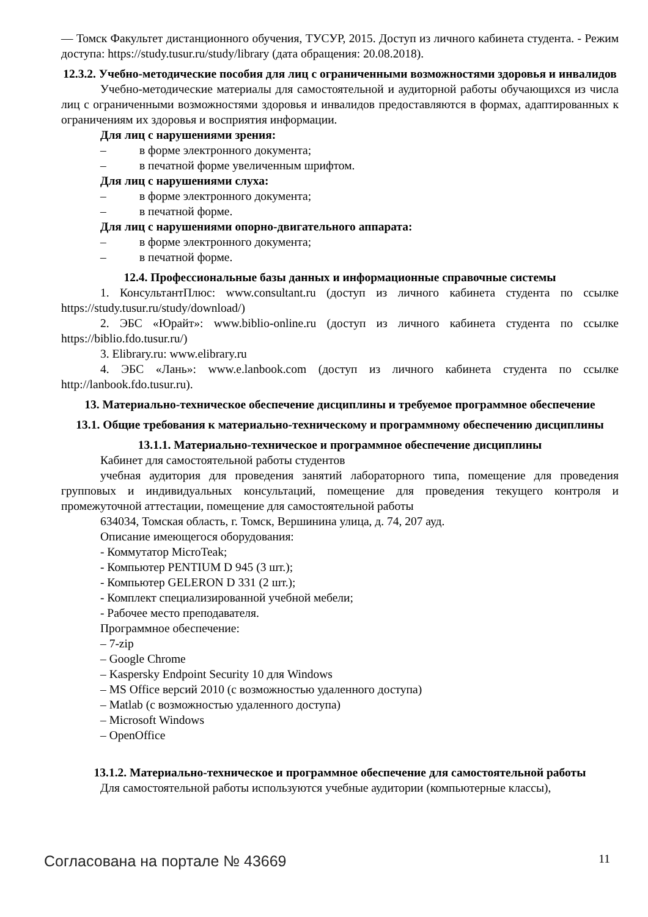— Томск Факультет дистанционного обучения, ТУСУР, 2015. Доступ из личного кабинета студента. - Режим доступа: https://study.tusur.ru/study/library (дата обращения: 20.08.2018).
12.3.2. Учебно-методические пособия для лиц с ограниченными возможностями здоровья и инвалидов
Учебно-методические материалы для самостоятельной и аудиторной работы обучающихся из числа лиц с ограниченными возможностями здоровья и инвалидов предоставляются в формах, адаптированных к ограничениям их здоровья и восприятия информации.
Для лиц с нарушениями зрения:
– в форме электронного документа;
– в печатной форме увеличенным шрифтом.
Для лиц с нарушениями слуха:
– в форме электронного документа;
– в печатной форме.
Для лиц с нарушениями опорно-двигательного аппарата:
– в форме электронного документа;
– в печатной форме.
12.4. Профессиональные базы данных и информационные справочные системы
1. КонсультантПлюс: www.consultant.ru (доступ из личного кабинета студента по ссылке https://study.tusur.ru/study/download/)
2. ЭБС «Юрайт»: www.biblio-online.ru (доступ из личного кабинета студента по ссылке https://biblio.fdo.tusur.ru/)
3. Elibrary.ru: www.elibrary.ru
4. ЭБС «Лань»: www.e.lanbook.com (доступ из личного кабинета студента по ссылке http://lanbook.fdo.tusur.ru).
13. Материально-техническое обеспечение дисциплины и требуемое программное обеспечение
13.1. Общие требования к материально-техническому и программному обеспечению дисциплины
13.1.1. Материально-техническое и программное обеспечение дисциплины
Кабинет для самостоятельной работы студентов
учебная аудитория для проведения занятий лабораторного типа, помещение для проведения групповых и индивидуальных консультаций, помещение для проведения текущего контроля и промежуточной аттестации, помещение для самостоятельной работы
634034, Томская область, г. Томск, Вершинина улица, д. 74, 207 ауд.
Описание имеющегося оборудования:
- Коммутатор MicroTeak;
- Компьютер PENTIUM D 945 (3 шт.);
- Компьютер GELERON D 331 (2 шт.);
- Комплект специализированной учебной мебели;
- Рабочее место преподавателя.
Программное обеспечение:
– 7-zip
– Google Chrome
– Kaspersky Endpoint Security 10 для Windows
– MS Office версий 2010 (с возможностью удаленного доступа)
– Matlab (с возможностью удаленного доступа)
– Microsoft Windows
– OpenOffice
13.1.2. Материально-техническое и программное обеспечение для самостоятельной работы
Для самостоятельной работы используются учебные аудитории (компьютерные классы),
Согласована на портале № 43669 11